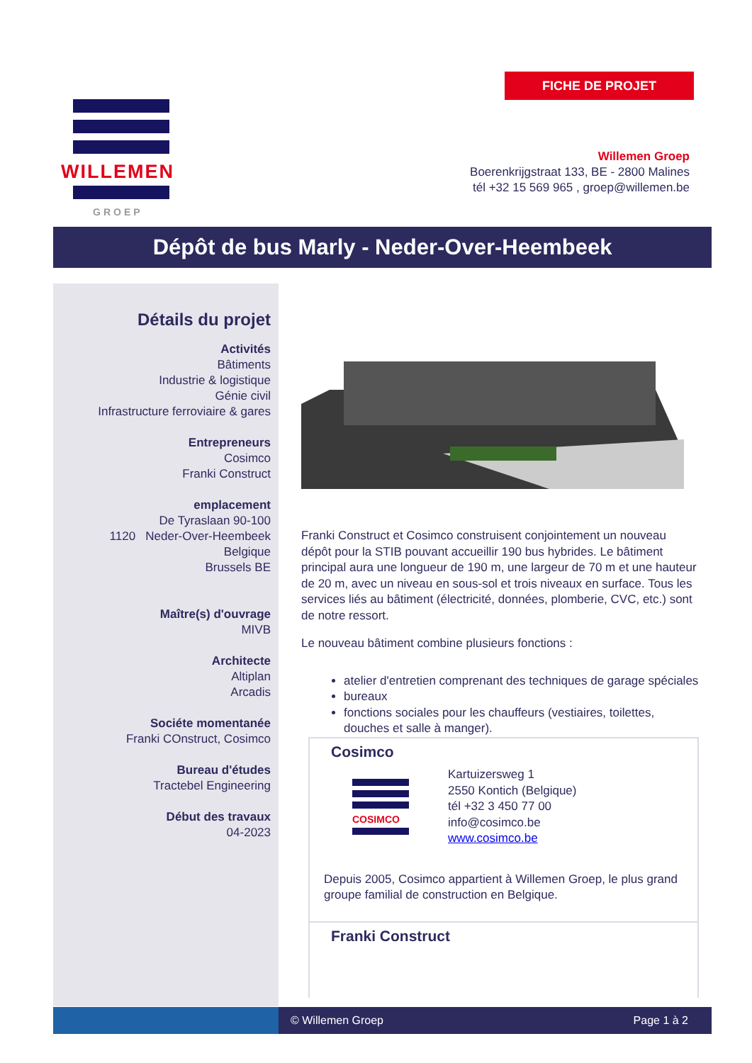FICHE DE PROJET
WILLEMEN
GROEP
Willemen Groep
Boerenkrijgstraat 133, BE - 2800 Malines
tél +32 15 569 965 , groep@willemen.be
Dépôt de bus Marly - Neder-Over-Heembeek
Détails du projet
Activités
Bâtiments
Industrie & logistique
Génie civil
Infrastructure ferroviaire & gares
Entrepreneurs
Cosimco
Franki Construct
emplacement
De Tyraslaan 90-100
1120 Neder-Over-Heembeek
Belgique
Brussels BE
Maître(s) d'ouvrage
MIVB
Architecte
Altiplan
Arcadis
Sociéte momentanée
Franki COnstruct, Cosimco
Bureau d'études
Tractebel Engineering
Début des travaux
04-2023
Franki Construct et Cosimco construisent conjointement un nouveau dépôt pour la STIB pouvant accueillir 190 bus hybrides. Le bâtiment principal aura une longueur de 190 m, une largeur de 70 m et une hauteur de 20 m, avec un niveau en sous-sol et trois niveaux en surface. Tous les services liés au bâtiment (électricité, données, plomberie, CVC, etc.) sont de notre ressort.
Le nouveau bâtiment combine plusieurs fonctions :
atelier d'entretien comprenant des techniques de garage spéciales
bureaux
fonctions sociales pour les chauffeurs (vestiaires, toilettes, douches et salle à manger).
Cosimco
COSIMCO
Kartuizersweg 1
2550 Kontich (Belgique)
tél +32 3 450 77 00
info@cosimco.be
www.cosimco.be
Depuis 2005, Cosimco appartient à Willemen Groep, le plus grand groupe familial de construction en Belgique.
Franki Construct
© Willemen Groep Page 1 à 2